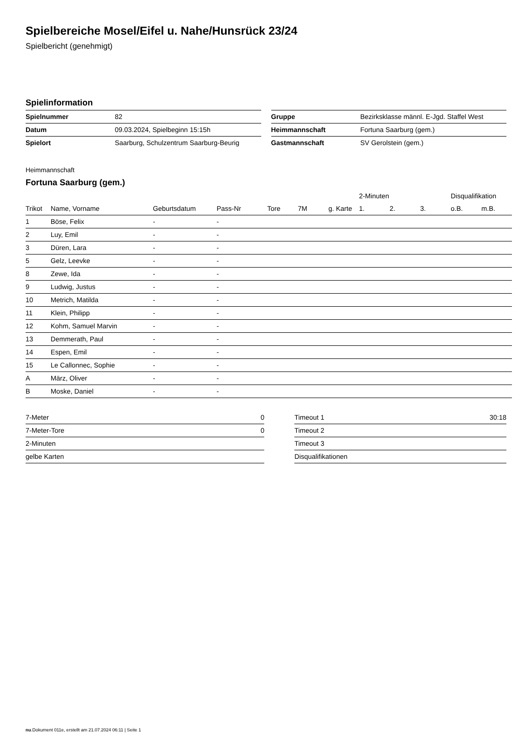Spielbereiche Mosel/Eifel u. Nahe/Hunsrück 23/24
Spielbericht (genehmigt)
Spielinformation
| Spielnummer | 82 |
| Datum | 09.03.2024, Spielbeginn 15:15h |
| Spielort | Saarburg, Schulzentrum Saarburg-Beurig |
| Gruppe | Bezirksklasse männl. E-Jgd. Staffel West |
| Heimmannschaft | Fortuna Saarburg (gem.) |
| Gastmannschaft | SV Gerolstein (gem.) |
Heimmannschaft
Fortuna Saarburg (gem.)
| | | | | | | | 2-Minuten | | | Disqualifikation | |
| --- | --- | --- | --- | --- | --- | --- | --- | --- | --- | --- | --- |
| Trikot | Name, Vorname | Geburtsdatum | Pass-Nr | Tore | 7M | g. Karte | 1. | 2. | 3. | o.B. | m.B. |
| 1 | Böse, Felix | - | - | | | | | | | | |
| 2 | Luy, Emil | - | - | | | | | | | | |
| 3 | Düren, Lara | - | - | | | | | | | | |
| 5 | Gelz, Leevke | - | - | | | | | | | | |
| 8 | Zewe, Ida | - | - | | | | | | | | |
| 9 | Ludwig, Justus | - | - | | | | | | | | |
| 10 | Metrich, Matilda | - | - | | | | | | | | |
| 11 | Klein, Philipp | - | - | | | | | | | | |
| 12 | Kohm, Samuel Marvin | - | - | | | | | | | | |
| 13 | Demmerath, Paul | - | - | | | | | | | | |
| 14 | Espen, Emil | - | - | | | | | | | | |
| 15 | Le Callonnec, Sophie | - | - | | | | | | | | |
| A | März, Oliver | - | - | | | | | | | | |
| B | Moske, Daniel | - | - | | | | | | | | |
| 7-Meter | 0 |
| 7-Meter-Tore | 0 |
| 2-Minuten | |
| gelbe Karten | |
| Timeout 1 | 30:18 |
| Timeout 2 | |
| Timeout 3 | |
| Disqualifikationen | |
nu.Dokument 011e, erstellt am 21.07.2024 06:11 | Seite 1